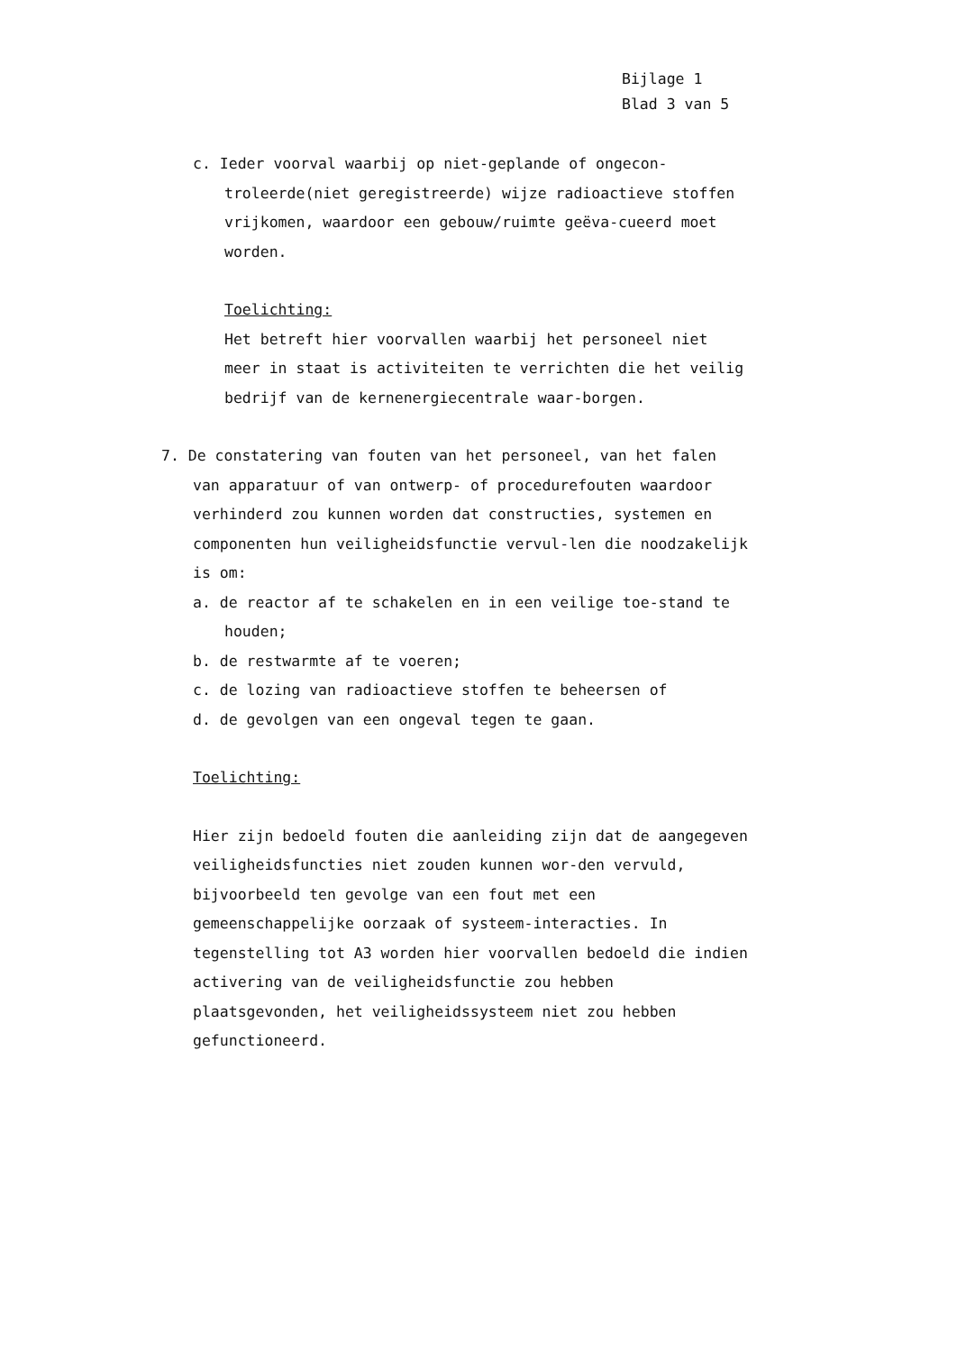Bijlage 1
Blad 3 van 5
c. Ieder voorval waarbij op niet-geplande of ongecon-troleerde(niet geregistreerde) wijze radioactieve stoffen vrijkomen, waardoor een gebouw/ruimte geëva-cueerd moet worden.
Toelichting:
Het betreft hier voorvallen waarbij het personeel niet meer in staat is activiteiten te verrichten die het veilig bedrijf van de kernenergiecentrale waar-borgen.
7. De constatering van fouten van het personeel, van het falen van apparatuur of van ontwerp- of procedurefouten waardoor verhinderd zou kunnen worden dat constructies, systemen en componenten hun veiligheidsfunctie vervul-len die noodzakelijk is om:
a. de reactor af te schakelen en in een veilige toe-stand te houden;
b. de restwarmte af te voeren;
c. de lozing van radioactieve stoffen te beheersen of
d. de gevolgen van een ongeval tegen te gaan.
Toelichting:
Hier zijn bedoeld fouten die aanleiding zijn dat de aangegeven veiligheidsfuncties niet zouden kunnen wor-den vervuld, bijvoorbeeld ten gevolge van een fout met een gemeenschappelijke oorzaak of systeem-interacties. In tegenstelling tot A3 worden hier voorvallen bedoeld die indien activering van de veiligheidsfunctie zou hebben plaatsgevonden, het veiligheidssysteem niet zou hebben gefunctioneerd.